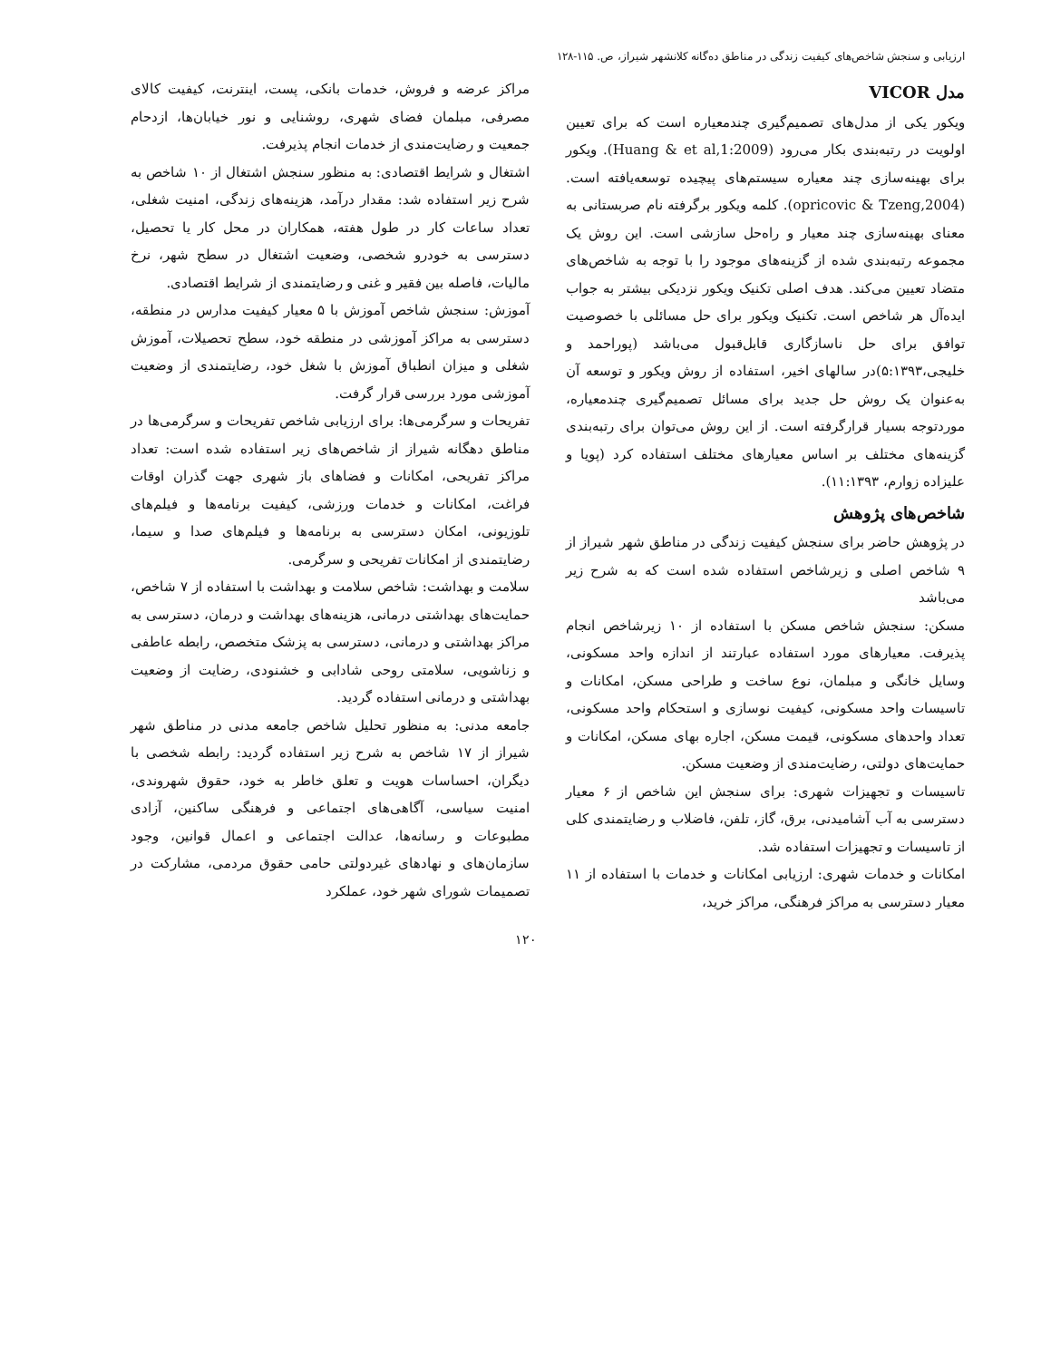ارزیابی و سنجش شاخص‌های کیفیت زندگی در مناطق ده‌گانه کلانشهر شیراز، ص. ۱۱۵-۱۲۸
مدل VICOR
ویکور یکی از مدل‌های تصمیم‌گیری چندمعیاره است که برای تعیین اولویت در رتبه‌بندی بکار می‌رود (Huang & et al,1:2009). ویکور برای بهینه‌سازی چند معیاره سیستم‌های پیچیده توسعه‌یافته است. (opricovic & Tzeng,2004). کلمه ویکور برگرفته نام صربستانی به معنای بهینه‌سازی چند معیار و راه‌حل سازشی است. این روش یک مجموعه رتبه‌بندی شده از گزینه‌های موجود را با توجه به شاخص‌های متضاد تعیین می‌کند. هدف اصلی تکنیک ویکور نزدیکی بیشتر به جواب ایده‌آل هر شاخص است. تکنیک ویکور برای حل مسائلی با خصوصیت توافق برای حل ناسازگاری قابل‌قبول می‌باشد (پوراحمد و خلیجی،۵:۱۳۹۳)در سالهای اخیر، استفاده از روش ویکور و توسعه آن به‌عنوان یک روش حل جدید برای مسائل تصمیم‌گیری چندمعیاره، موردتوجه بسیار قرارگرفته است. از این روش می‌توان برای رتبه‌بندی گزینه‌های مختلف بر اساس معیارهای مختلف استفاده کرد (پویا و علیزاده زوارم، ۱۱:۱۳۹۳).
شاخص‌های پژوهش
در پژوهش حاضر برای سنجش کیفیت زندگی در مناطق شهر شیراز از ۹ شاخص اصلی و زیرشاخص استفاده شده است که به شرح زیر می‌باشد
مسکن: سنجش شاخص مسکن با استفاده از ۱۰ زیرشاخص انجام پذیرفت. معیارهای مورد استفاده عبارتند از اندازه واحد مسکونی، وسایل خانگی و مبلمان، نوع ساخت و طراحی مسکن، امکانات و تاسیسات واحد مسکونی، کیفیت نوسازی و استحکام واحد مسکونی، تعداد واحدهای مسکونی، قیمت مسکن، اجاره بهای مسکن، امکانات و حمایت‌های دولتی، رضایت‌مندی از وضعیت مسکن.
تاسیسات و تجهیزات شهری: برای سنجش این شاخص از ۶ معیار دسترسی به آب آشامیدنی، برق، گاز، تلفن، فاضلاب و رضایتمندی کلی از تاسیسات و تجهیزات استفاده شد.
امکانات و خدمات شهری: ارزیابی امکانات و خدمات با استفاده از ۱۱ معیار دسترسی به مراکز فرهنگی، مراکز خرید،
مراکز عرضه و فروش، خدمات بانکی، پست، اینترنت، کیفیت کالای مصرفی، مبلمان فضای شهری، روشنایی و نور خیابان‌ها، ازدحام جمعیت و رضایت‌مندی از خدمات انجام پذیرفت.
اشتغال و شرایط اقتصادی: به منظور سنجش اشتغال از ۱۰ شاخص به شرح زیر استفاده شد: مقدار درآمد، هزینه‌های زندگی، امنیت شغلی، تعداد ساعات کار در طول هفته، همکاران در محل کار یا تحصیل، دسترسی به خودرو شخصی، وضعیت اشتغال در سطح شهر، نرخ مالیات، فاصله بین فقیر و غنی و رضایتمندی از شرایط اقتصادی.
آموزش: سنجش شاخص آموزش با ۵ معیار کیفیت مدارس در منطقه، دسترسی به مراکز آموزشی در منطقه خود، سطح تحصیلات، آموزش شغلی و میزان انطباق آموزش با شغل خود، رضایتمندی از وضعیت آموزشی مورد بررسی قرار گرفت.
تفریحات و سرگرمی‌ها: برای ارزیابی شاخص تفریحات و سرگرمی‌ها در مناطق دهگانه شیراز از شاخص‌های زیر استفاده شده است: تعداد مراکز تفریحی، امکانات و فضاهای باز شهری جهت گذران اوقات فراغت، امکانات و خدمات ورزشی، کیفیت برنامه‌ها و فیلم‌های تلوزیونی، امکان دسترسی به برنامه‌ها و فیلم‌های صدا و سیما، رضایتمندی از امکانات تفریحی و سرگرمی.
سلامت و بهداشت: شاخص سلامت و بهداشت با استفاده از ۷ شاخص، حمایت‌های بهداشتی درمانی، هزینه‌های بهداشت و درمان، دسترسی به مراکز بهداشتی و درمانی، دسترسی به پزشک متخصص، رابطه عاطفی و زناشویی، سلامتی روحی شادابی و خشنودی، رضایت از وضعیت بهداشتی و درمانی استفاده گردید.
جامعه مدنی: به منظور تحلیل شاخص جامعه مدنی در مناطق شهر شیراز از ۱۷ شاخص به شرح زیر استفاده گردید: رابطه شخصی با دیگران، احساسات هویت و تعلق خاطر به خود، حقوق شهروندی، امنیت سیاسی، آگاهی‌های اجتماعی و فرهنگی ساکنین، آزادی مطبوعات و رسانه‌ها، عدالت اجتماعی و اعمال قوانین، وجود سازمان‌های و نهادهای غیردولتی حامی حقوق مردمی، مشارکت در تصمیمات شورای شهر خود، عملکرد
۱۲۰